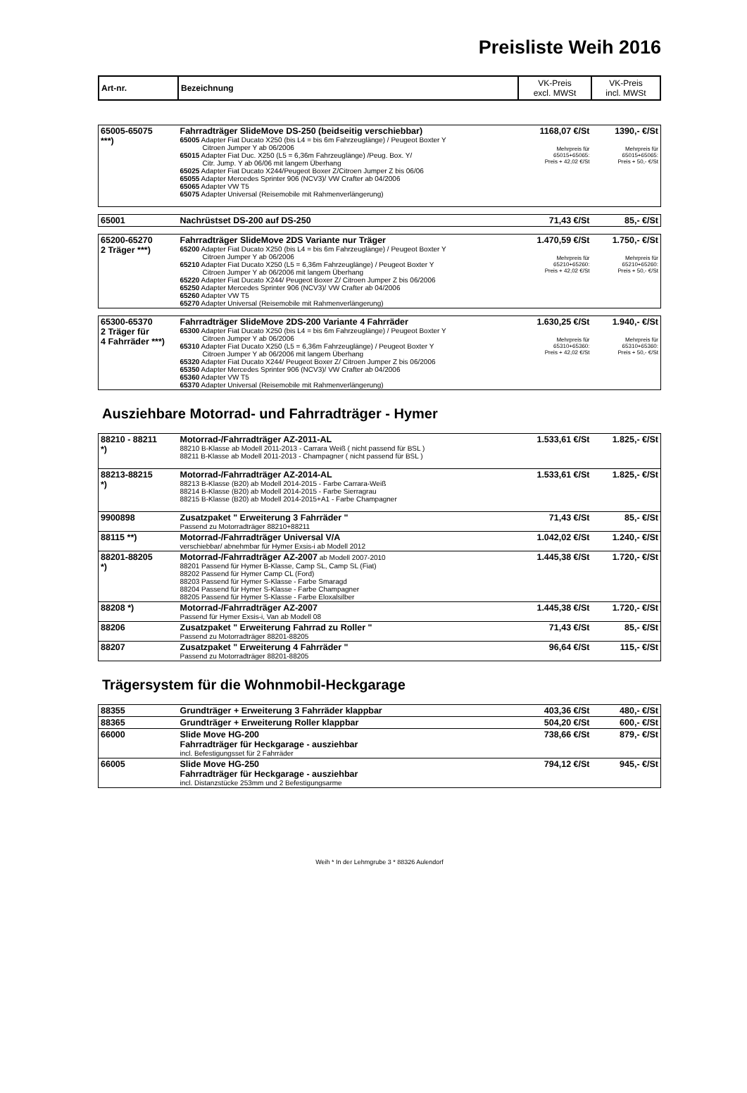Preisliste Weih 2016
| Art-nr. | Bezeichnung | VK-Preis excl. MWSt | VK-Preis incl. MWSt |
| --- | --- | --- | --- |
| 65005-65075 ***) | Fahrradträger SlideMove DS-250 (beidseitig verschiebbar) 65005 Adapter Fiat Ducato X250 (bis L4 = bis 6m Fahrzeuglänge) / Peugeot Boxter Y Citroen Jumper Y ab 06/2006 65015 Adapter Fiat Duc. X250 (L5 = 6,36m Fahrzeuglänge) /Peug. Box. Y/ Citr. Jump. Y ab 06/06 mit langem Überhang 65025 Adapter Fiat Ducato X244/Peugeot Boxer Z/Citroen Jumper Z bis 06/06 65055 Adapter Mercedes Sprinter 906 (NCV3)/ VW Crafter ab 04/2006 65065 Adapter VW T5 65075 Adapter Universal (Reisemobile mit Rahmenverlängerung) | 1168,07 €/St Mehrpreis für 65015+65065: Preis + 42,02 €/St | 1390,- €/St Mehrpreis für 65015+65065: Preis + 50,- €/St |
| 65001 | Nachrüstset DS-200 auf DS-250 | 71,43 €/St | 85,- €/St |
| 65200-65270 2 Träger ***) | Fahrradträger SlideMove 2DS Variante nur Träger 65200 Adapter Fiat Ducato X250 (bis L4 = bis 6m Fahrzeuglänge) / Peugeot Boxter Y Citroen Jumper Y ab 06/2006 65210 Adapter Fiat Ducato X250 (L5 = 6,36m Fahrzeuglänge) / Peugeot Boxter Y Citroen Jumper Y ab 06/2006 mit langem Überhang 65220 Adapter Fiat Ducato X244/ Peugeot Boxer Z/ Citroen Jumper Z bis 06/2006 65250 Adapter Mercedes Sprinter 906 (NCV3)/ VW Crafter ab 04/2006 65260 Adapter VW T5 65270 Adapter Universal (Reisemobile mit Rahmenverlängerung) | 1.470,59 €/St Mehrpreis für 65210+65260: Preis + 42,02 €/St | 1.750,- €/St Mehrpreis für 65210+65260: Preis + 50,- €/St |
| 65300-65370 2 Träger für 4 Fahrräder ***) | Fahrradträger SlideMove 2DS-200 Variante 4 Fahrräder 65300 Adapter Fiat Ducato X250 (bis L4 = bis 6m Fahrzeuglänge) / Peugeot Boxter Y Citroen Jumper Y ab 06/2006 65310 Adapter Fiat Ducato X250 (L5 = 6,36m Fahrzeuglänge) / Peugeot Boxter Y Citroen Jumper Y ab 06/2006 mit langem Überhang 65320 Adapter Fiat Ducato X244/ Peugeot Boxer Z/ Citroen Jumper Z bis 06/2006 65350 Adapter Mercedes Sprinter 906 (NCV3)/ VW Crafter ab 04/2006 65360 Adapter VW T5 65370 Adapter Universal (Reisemobile mit Rahmenverlängerung) | 1.630,25 €/St Mehrpreis für 65310+65360: Preis + 42,02 €/St | 1.940,- €/St Mehrpreis für 65310+65360: Preis + 50,- €/St |
Ausziehbare Motorrad- und Fahrradträger - Hymer
| 88210 - 88211 *) | Motorrad-/Fahrradträger AZ-2011-AL 88210 B-Klasse ab Modell 2011-2013 - Carrara Weiß ( nicht passend für BSL ) 88211 B-Klasse ab Modell 2011-2013 - Champagner ( nicht passend für BSL ) | 1.533,61 €/St | 1.825,- €/St |
| 88213-88215 *) | Motorrad-/Fahrradträger AZ-2014-AL 88213 B-Klasse (B20) ab Modell 2014-2015 - Farbe Carrara-Weiß 88214 B-Klasse (B20) ab Modell 2014-2015 - Farbe Sierragrau 88215 B-Klasse (B20) ab Modell 2014-2015+A1 - Farbe Champagner | 1.533,61 €/St | 1.825,- €/St |
| 9900898 | Zusatzpaket " Erweiterung 3 Fahrräder " Passend zu Motorradträger 88210+88211 | 71,43 €/St | 85,- €/St |
| 88115 **) | Motorrad-/Fahrradträger Universal V/A verschiebbar/ abnehmbar für Hymer Exsis-i ab Modell 2012 | 1.042,02 €/St | 1.240,- €/St |
| 88201-88205 *) | Motorrad-/Fahrradträger AZ-2007 ab Modell 2007-2010 88201 Passend für Hymer B-Klasse, Camp SL, Camp SL (Fiat) 88202 Passend für Hymer Camp CL (Ford) 88203 Passend für Hymer S-Klasse - Farbe Smaragd 88204 Passend für Hymer S-Klasse - Farbe Champagner 88205 Passend für Hymer S-Klasse - Farbe Eloxalsilber | 1.445,38 €/St | 1.720,- €/St |
| 88208 *) | Motorrad-/Fahrradträger AZ-2007 Passend für Hymer Exsis-i, Van ab Modell 08 | 1.445,38 €/St | 1.720,- €/St |
| 88206 | Zusatzpaket " Erweiterung Fahrrad zu Roller " Passend zu Motorradträger 88201-88205 | 71,43 €/St | 85,- €/St |
| 88207 | Zusatzpaket " Erweiterung 4 Fahrräder " Passend zu Motorradträger 88201-88205 | 96,64 €/St | 115,- €/St |
Trägersystem für die Wohnmobil-Heckgarage
| 88355 | Grundträger + Erweiterung 3 Fahrräder klappbar | 403,36 €/St | 480,- €/St |
| 88365 | Grundträger + Erweiterung Roller klappbar | 504,20 €/St | 600,- €/St |
| 66000 | Slide Move HG-200 Fahrradträger für Heckgarage - ausziehbar incl. Befestigungsset für 2 Fahrräder | 738,66 €/St | 879,- €/St |
| 66005 | Slide Move HG-250 Fahrradträger für Heckgarage - ausziehbar incl. Distanzstücke 253mm und 2 Befestigungsarme | 794,12 €/St | 945,- €/St |
Weih * In der Lehmgrube 3 * 88326 Aulendorf